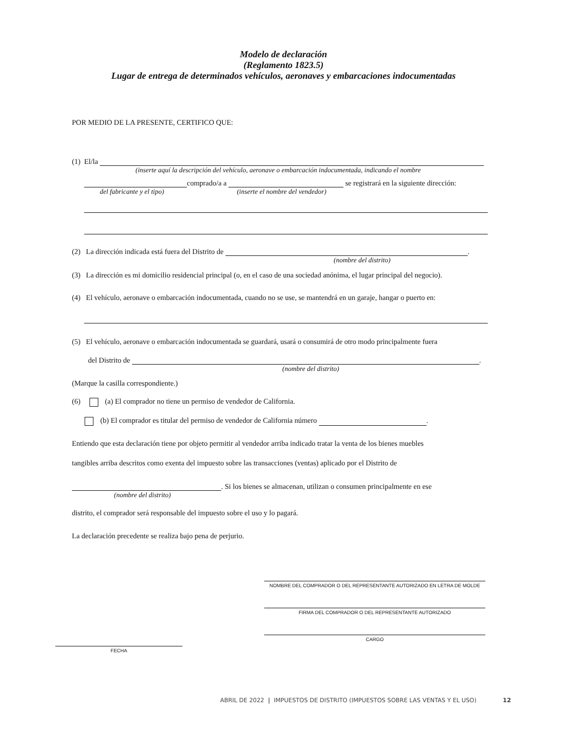Modelo de declaración
(Reglamento 1823.5)
Lugar de entrega de determinados vehículos, aeronaves y embarcaciones indocumentadas
POR MEDIO DE LA PRESENTE, CERTIFICO QUE:
(1) El/la
(inserte aquí la descripción del vehículo, aeronave o embarcación indocumentada, indicando el nombre
comprado/a a se registrará en la siguiente dirección:
del fabricante y el tipo) (inserte el nombre del vendedor)
(2) La dirección indicada está fuera del Distrito de .
(nombre del distrito)
(3) La dirección es mi domicilio residencial principal (o, en el caso de una sociedad anónima, el lugar principal del negocio).
(4) El vehículo, aeronave o embarcación indocumentada, cuando no se use, se mantendrá en un garaje, hangar o puerto en:
(5) El vehículo, aeronave o embarcación indocumentada se guardará, usará o consumirá de otro modo principalmente fuera
del Distrito de .
(nombre del distrito)
(Marque la casilla correspondiente.)
(6) (a) El comprador no tiene un permiso de vendedor de California.
(b) El comprador es titular del permiso de vendedor de California número .
Entiendo que esta declaración tiene por objeto permitir al vendedor arriba indicado tratar la venta de los bienes muebles
tangibles arriba descritos como exenta del impuesto sobre las transacciones (ventas) aplicado por el Distrito de
. Si los bienes se almacenan, utilizan o consumen principalmente en ese
(nombre del distrito)
distrito, el comprador será responsable del impuesto sobre el uso y lo pagará.
La declaración precedente se realiza bajo pena de perjurio.
NOMBRE DEL COMPRADOR O DEL REPRESENTANTE AUTORIZADO EN LETRA DE MOLDE
FIRMA DEL COMPRADOR O DEL REPRESENTANTE AUTORIZADO
CARGO
FECHA
ABRIL DE 2022 | IMPUESTOS DE DISTRITO (IMPUESTOS SOBRE LAS VENTAS Y EL USO) 12